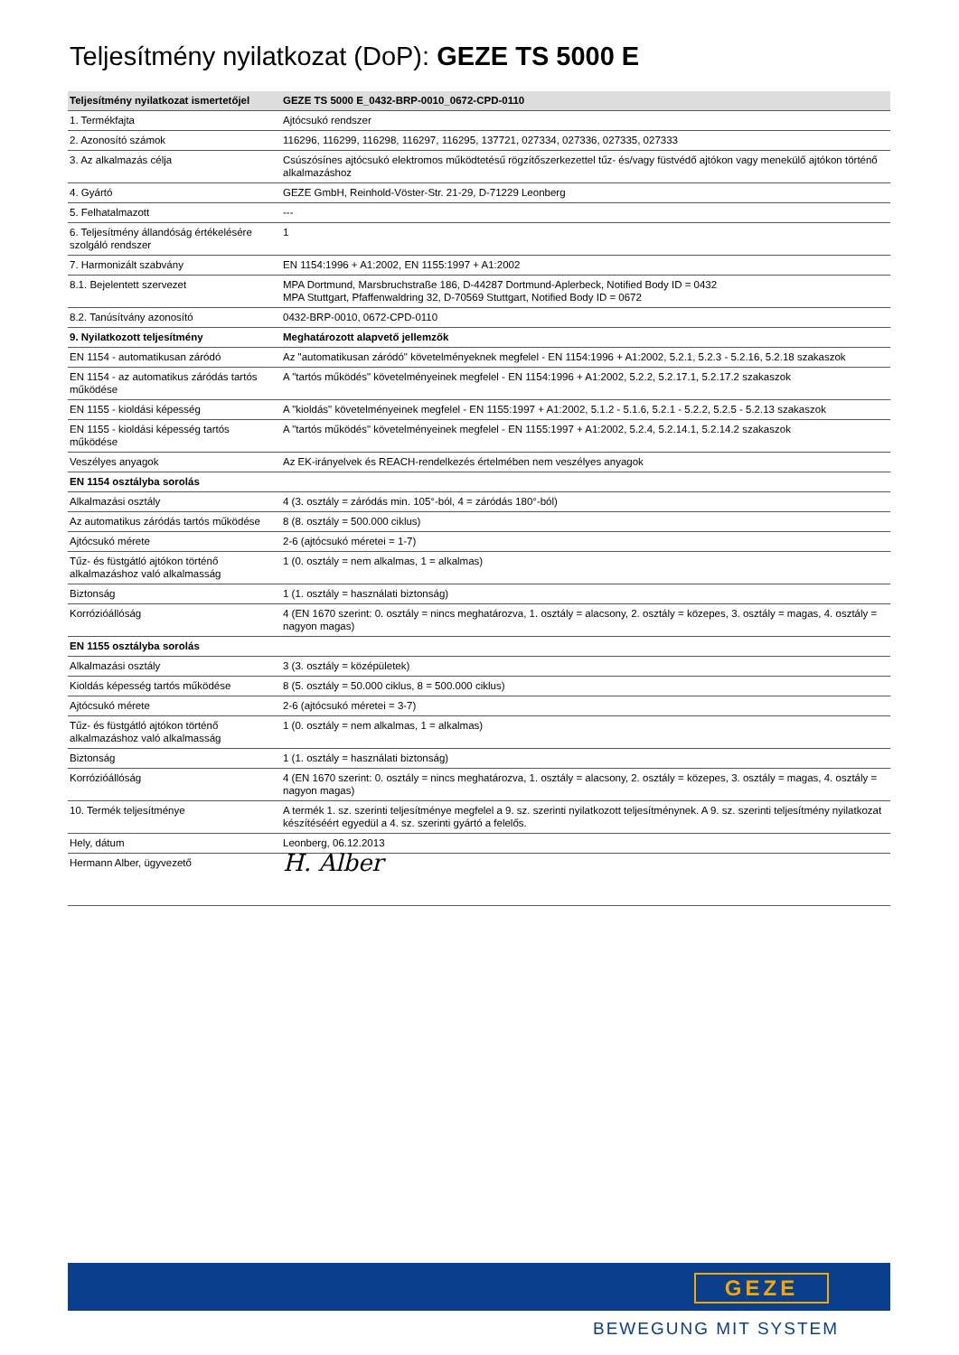Teljesítmény nyilatkozat (DoP): GEZE TS 5000 E
| Teljesítmény nyilatkozat ismertetőjel | GEZE TS 5000 E_0432-BRP-0010_0672-CPD-0110 |
| --- | --- |
| 1. Termékfajta | Ajtócsukó rendszer |
| 2. Azonosító számok | 116296, 116299, 116298, 116297, 116295, 137721, 027334, 027336, 027335, 027333 |
| 3. Az alkalmazás célja | Csúszósínes ajtócsukó elektromos működtetésű rögzítőszerkezettel tűz- és/vagy füstvédő ajtókon vagy menekülő ajtókon történő alkalmazáshoz |
| 4. Gyártó | GEZE GmbH, Reinhold-Vöster-Str. 21-29, D-71229 Leonberg |
| 5. Felhatalmazott | --- |
| 6. Teljesítmény állandóság értékelésére szolgáló rendszer | 1 |
| 7. Harmonizált szabvány | EN 1154:1996 + A1:2002, EN 1155:1997 + A1:2002 |
| 8.1. Bejelentett szervezet | MPA Dortmund, Marsbruchstraße 186, D-44287 Dortmund-Aplerbeck, Notified Body ID = 0432 MPA Stuttgart, Pfaffenwaldring 32, D-70569 Stuttgart, Notified Body ID = 0672 |
| 8.2. Tanúsítvány azonosító | 0432-BRP-0010, 0672-CPD-0110 |
| 9. Nyilatkozott teljesítmény | Meghatározott alapvető jellemzők |
| EN 1154 - automatikusan záródó | Az "automatikusan záródó" követelményeknek megfelel - EN 1154:1996 + A1:2002, 5.2.1, 5.2.3 - 5.2.16, 5.2.18 szakaszok |
| EN 1154 - az automatikus záródás tartós működése | A "tartós működés" követelményeinek megfelel - EN 1154:1996 + A1:2002, 5.2.2, 5.2.17.1, 5.2.17.2 szakaszok |
| EN 1155 - kioldási képesség | A "kioldás" követelményeinek megfelel - EN 1155:1997 + A1:2002, 5.1.2 - 5.1.6, 5.2.1 - 5.2.2, 5.2.5 - 5.2.13 szakaszok |
| EN 1155 - kioldási képesség tartós működése | A "tartós működés" követelményeinek megfelel - EN 1155:1997 + A1:2002, 5.2.4, 5.2.14.1, 5.2.14.2 szakaszok |
| Veszélyes anyagok | Az EK-irányelvek és REACH-rendelkezés értelmében nem veszélyes anyagok |
| EN 1154 osztályba sorolás | |
| Alkalmazási osztály | 4 (3. osztály = záródás min. 105°-ból, 4 = záródás 180°-ból) |
| Az automatikus záródás tartós működése | 8 (8. osztály = 500.000 ciklus) |
| Ajtócsukó mérete | 2-6 (ajtócsukó méretei = 1-7) |
| Tűz- és füstgátló ajtókon történő alkalmazáshoz való alkalmasság | 1 (0. osztály = nem alkalmas, 1 = alkalmas) |
| Biztonság | 1 (1. osztály = használati biztonság) |
| Korrózióállóság | 4 (EN 1670 szerint: 0. osztály = nincs meghatározva, 1. osztály = alacsony, 2. osztály = közepes, 3. osztály = magas, 4. osztály = nagyon magas) |
| EN 1155 osztályba sorolás | |
| Alkalmazási osztály | 3 (3. osztály = középületek) |
| Kioldás képesség tartós működése | 8 (5. osztály = 50.000 ciklus, 8 = 500.000 ciklus) |
| Ajtócsukó mérete | 2-6 (ajtócsukó méretei = 3-7) |
| Tűz- és füstgátló ajtókon történő alkalmazáshoz való alkalmasság | 1 (0. osztály = nem alkalmas, 1 = alkalmas) |
| Biztonság | 1 (1. osztály = használati biztonság) |
| Korrózióállóság | 4 (EN 1670 szerint: 0. osztály = nincs meghatározva, 1. osztály = alacsony, 2. osztály = közepes, 3. osztály = magas, 4. osztály = nagyon magas) |
| 10. Termék teljesítménye | A termék 1. sz. szerinti teljesítménye megfelel a 9. sz. szerinti nyilatkozott teljesítménynek. A 9. sz. szerinti teljesítmény nyilatkozat készítéséért egyedül a 4. sz. szerinti gyártó a felelős. |
| Hely, dátum | Leonberg, 06.12.2013 |
| Hermann Alber, ügyvezető | H. Alber |
GEZE
BEWEGUNG MIT SYSTEM